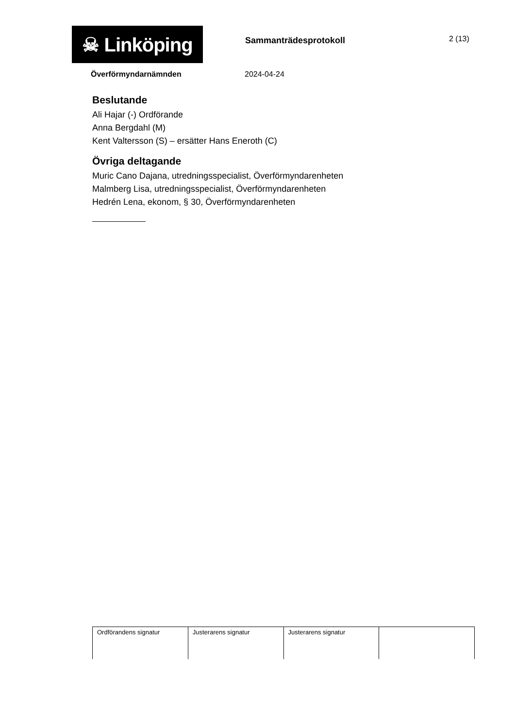☠ Linköping
Sammanträdesprotokoll 2 (13)
Överförmyndarnämnden 2024-04-24
Beslutande
Ali Hajar (-) Ordförande
Anna Bergdahl (M)
Kent Valtersson (S) – ersätter Hans Eneroth (C)
Övriga deltagande
Muric Cano Dajana, utredningsspecialist, Överförmyndarenheten
Malmberg Lisa, utredningsspecialist, Överförmyndarenheten
Hedrén Lena, ekonom, § 30, Överförmyndarenheten
| Ordförandens signatur | Justerarens signatur | Justerarens signatur | |